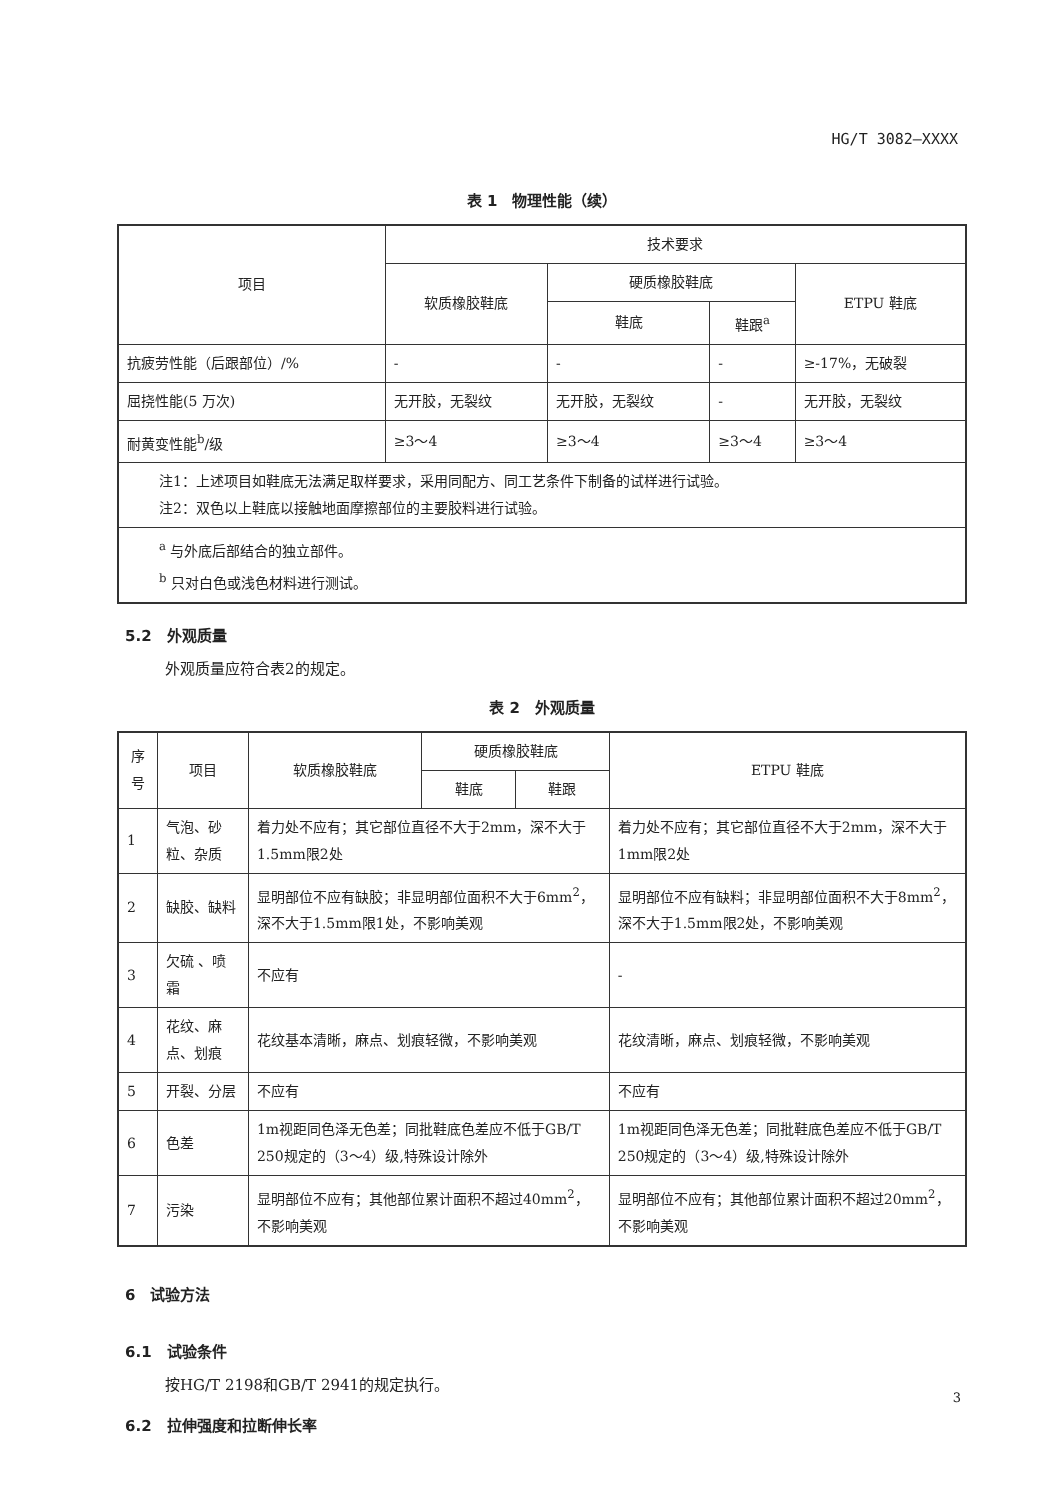HG/T 3082—XXXX
表 1　物理性能（续）
| 项目 | 技术要求 | | | |
| --- | --- | --- | --- | --- |
| | 软质橡胶鞋底 | 硬质橡胶鞋底 | | ETPU 鞋底 |
| | | 鞋底 | 鞋跟<sup>a</sup> | |
| 抗疲劳性能（后跟部位）/% | - | - | - | ≥-17%，无破裂 |
| 屈挠性能(5 万次) | 无开胶，无裂纹 | 无开胶，无裂纹 | - | 无开胶，无裂纹 |
| 耐黄变性能<sup>b</sup>/级 | ≥3～4 | ≥3～4 | ≥3～4 | ≥3～4 |
| 注1：上述项目如鞋底无法满足取样要求，采用同配方、同工艺条件下制备的试样进行试验。 注2：双色以上鞋底以接触地面摩擦部位的主要胶料进行试验。 | | | | |
| <sup>a</sup> 与外底后部结合的独立部件。 <sup>b</sup> 只对白色或浅色材料进行测试。 | | | | |
5.2　外观质量
外观质量应符合表2的规定。
表 2　外观质量
| 序号 | 项目 | 软质橡胶鞋底 | 硬质橡胶鞋底 | | ETPU 鞋底 |
| --- | --- | --- | --- | --- | --- |
| | | | 鞋底 | 鞋跟 | |
| 1 | 气泡、砂粒、杂质 | 着力处不应有；其它部位直径不大于2mm，深不大于1.5mm限2处 | | | 着力处不应有；其它部位直径不大于2mm，深不大于1mm限2处 |
| 2 | 缺胶、缺料 | 显明部位不应有缺胶；非显明部位面积不大于6mm<sup>2</sup>，深不大于1.5mm限1处，不影响美观 | | | 显明部位不应有缺料；非显明部位面积不大于8mm<sup>2</sup>，深不大于1.5mm限2处，不影响美观 |
| 3 | 欠硫 、喷霜 | 不应有 | | | - |
| 4 | 花纹、麻点、划痕 | 花纹基本清晰，麻点、划痕轻微，不影响美观 | | | 花纹清晰，麻点、划痕轻微，不影响美观 |
| 5 | 开裂、分层 | 不应有 | | | 不应有 |
| 6 | 色差 | 1m视距同色泽无色差；同批鞋底色差应不低于GB/T 250规定的（3～4）级,特殊设计除外 | | | 1m视距同色泽无色差；同批鞋底色差应不低于GB/T 250规定的（3～4）级,特殊设计除外 |
| 7 | 污染 | 显明部位不应有；其他部位累计面积不超过40mm<sup>2</sup>，不影响美观 | | | 显明部位不应有；其他部位累计面积不超过20mm<sup>2</sup>，不影响美观 |
6　试验方法
6.1　试验条件
按HG/T 2198和GB/T 2941的规定执行。
6.2　拉伸强度和拉断伸长率
3